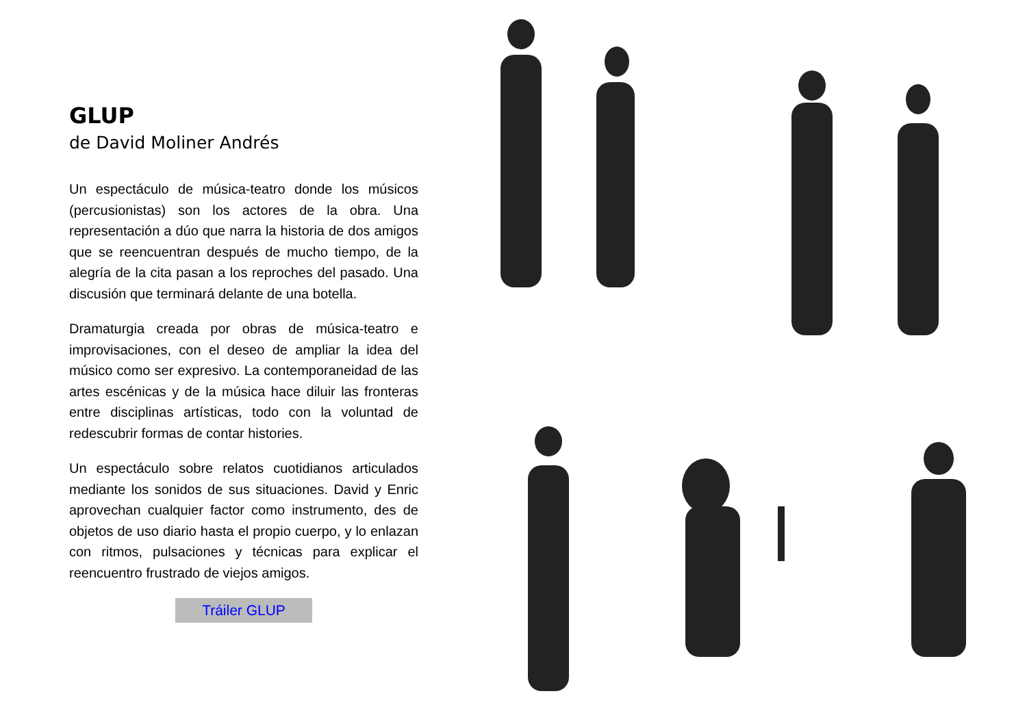GLUP
de David Moliner Andrés
Un espectáculo de música-teatro donde los músicos (percusionistas) son los actores de la obra. Una representación a dúo que narra la historia de dos amigos que se reencuentran después de mucho tiempo, de la alegría de la cita pasan a los reproches del pasado. Una discusión que terminará delante de una botella.
Dramaturgia creada por obras de música-teatro e improvisaciones, con el deseo de ampliar la idea del músico como ser expresivo. La contemporaneidad de las artes escénicas y de la música hace diluir las fronteras entre disciplinas artísticas, todo con la voluntad de redescubrir formas de contar histories.
Un espectáculo sobre relatos cuotidianos articulados mediante los sonidos de sus situaciones. David y Enric aprovechan cualquier factor como instrumento, des de objetos de uso diario hasta el propio cuerpo, y lo enlazan con ritmos, pulsaciones y técnicas para explicar el reencuentro frustrado de viejos amigos.
Tráiler GLUP